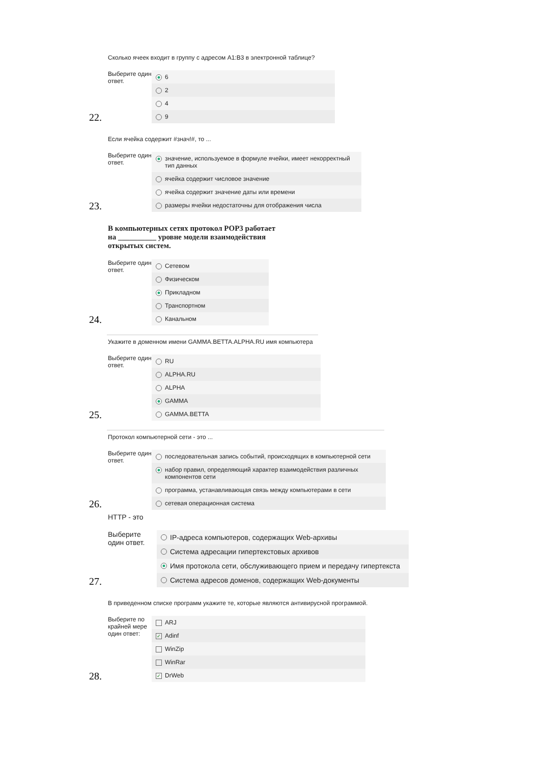Сколько ячеек входит в группу с адресом A1:B3 в электронной таблице?
Выберите один ответ.
6
2
4
9
22.
Если ячейка содержит #знач!#, то ...
Выберите один ответ.
значение, используемое в формуле ячейки, имеет некорректный тип данных
ячейка содержит числовое значение
ячейка содержит значение даты или времени
размеры ячейки недостаточны для отображения числа
23.
В компьютерных сетях протокол POP3 работает на __________ уровне модели взаимодействия открытых систем.
Выберите один ответ.
Сетевом
Физическом
Прикладном
Транспортном
Канальном
24.
Укажите в доменном имени GAMMA.BETTA.ALPHA.RU имя компьютера
Выберите один ответ.
RU
ALPHA.RU
ALPHA
GAMMA
GAMMA.BETTA
25.
Протокол компьютерной сети - это ...
Выберите один ответ.
последовательная запись событий, происходящих в компьютерной сети
набор правил, определяющий характер взаимодействия различных компонентов сети
программа, устанавливающая связь между компьютерами в сети
сетевая операционная система
26.
HTTP - это
Выберите один ответ.
IP-адреса компьютеров, содержащих Web-архивы
Система адресации гипертекстовых архивов
Имя протокола сети, обслуживающего прием и передачу гипертекста
Система адресов доменов, содержащих Web-документы
27.
В приведенном списке программ укажите те, которые являются антивирусной программой.
Выберите по крайней мере один ответ:
ARJ
✓ Adinf
WinZip
WinRar
✓ DrWeb
28.